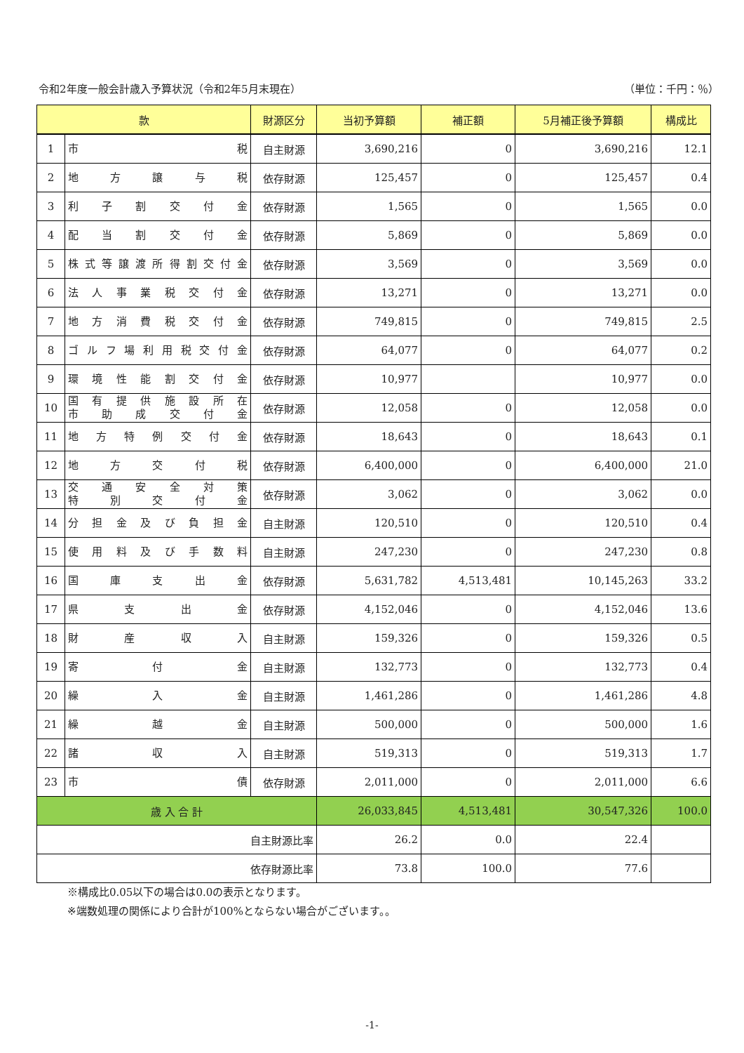令和2年度一般会計歳入予算状況（令和2年5月末現在） （単位：千円：％）
| 款 | | 財源区分 | 当初予算額 | 補正額 | 5月補正後予算額 | 構成比 |
| --- | --- | --- | --- | --- | --- | --- |
| 1 | 市 税 | 自主財源 | 3,690,216 | 0 | 3,690,216 | 12.1 |
| 2 | 地 方 譲 与 税 | 依存財源 | 125,457 | 0 | 125,457 | 0.4 |
| 3 | 利 子 割 交 付 金 | 依存財源 | 1,565 | 0 | 1,565 | 0.0 |
| 4 | 配 当 割 交 付 金 | 依存財源 | 5,869 | 0 | 5,869 | 0.0 |
| 5 | 株 式 等 譲 渡 所 得 割 交 付 金 | 依存財源 | 3,569 | 0 | 3,569 | 0.0 |
| 6 | 法 人 事 業 税 交 付 金 | 依存財源 | 13,271 | 0 | 13,271 | 0.0 |
| 7 | 地 方 消 費 税 交 付 金 | 依存財源 | 749,815 | 0 | 749,815 | 2.5 |
| 8 | ゴ ル フ 場 利 用 税 交 付 金 | 依存財源 | 64,077 | 0 | 64,077 | 0.2 |
| 9 | 環 境 性 能 割 交 付 金 | 依存財源 | 10,977 | | 10,977 | 0.0 |
| 10 | 国 有 提 供 施 設 所 在 市 助 成 交 付 金 | 依存財源 | 12,058 | 0 | 12,058 | 0.0 |
| 11 | 地 方 特 例 交 付 金 | 依存財源 | 18,643 | 0 | 18,643 | 0.1 |
| 12 | 地 方 交 付 税 | 依存財源 | 6,400,000 | 0 | 6,400,000 | 21.0 |
| 13 | 交 通 安 全 対 策 特 別 交 付 金 | 依存財源 | 3,062 | 0 | 3,062 | 0.0 |
| 14 | 分 担 金 及 び 負 担 金 | 自主財源 | 120,510 | 0 | 120,510 | 0.4 |
| 15 | 使 用 料 及 び 手 数 料 | 自主財源 | 247,230 | 0 | 247,230 | 0.8 |
| 16 | 国 庫 支 出 金 | 依存財源 | 5,631,782 | 4,513,481 | 10,145,263 | 33.2 |
| 17 | 県 支 出 金 | 依存財源 | 4,152,046 | 0 | 4,152,046 | 13.6 |
| 18 | 財 産 収 入 | 自主財源 | 159,326 | 0 | 159,326 | 0.5 |
| 19 | 寄 付 金 | 自主財源 | 132,773 | 0 | 132,773 | 0.4 |
| 20 | 繰 入 金 | 自主財源 | 1,461,286 | 0 | 1,461,286 | 4.8 |
| 21 | 繰 越 金 | 自主財源 | 500,000 | 0 | 500,000 | 1.6 |
| 22 | 諸 収 入 | 自主財源 | 519,313 | 0 | 519,313 | 1.7 |
| 23 | 市 債 | 依存財源 | 2,011,000 | 0 | 2,011,000 | 6.6 |
| 歳 入 合 計 | | | 26,033,845 | 4,513,481 | 30,547,326 | 100.0 |
| 自主財源比率 | | | 26.2 | 0.0 | 22.4 | |
| 依存財源比率 | | | 73.8 | 100.0 | 77.6 | |
※構成比0.05以下の場合は0.0の表示となります。
※端数処理の関係により合計が100%とならない場合がございます。。
-1-